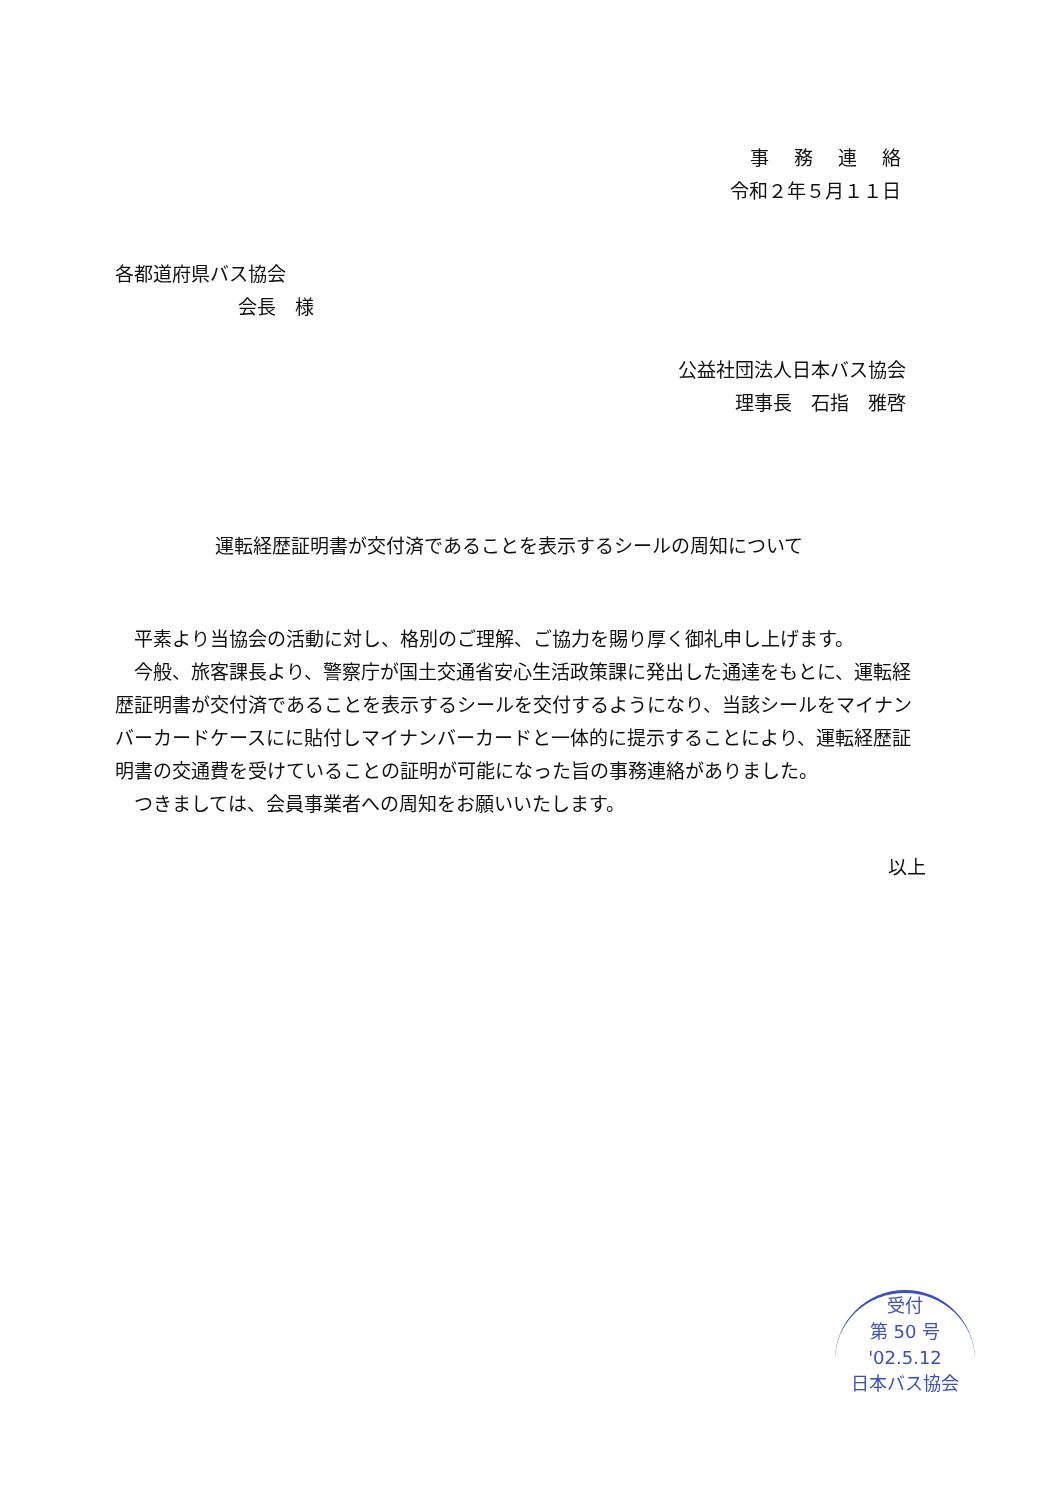事　 務 　連 　絡
令和２年５月１１日
各都道府県バス協会
会長　様
公益社団法人日本バス協会
理事長　石指　雅啓
運転経歴証明書が交付済であることを表示するシールの周知について
　平素より当協会の活動に対し、格別のご理解、ご協力を賜り厚く御礼申し上げます。
　今般、旅客課長より、警察庁が国土交通省安心生活政策課に発出した通達をもとに、運転経歴証明書が交付済であることを表示するシールを交付するようになり、当該シールをマイナンバーカードケースにに貼付しマイナンバーカードと一体的に提示することにより、運転経歴証明書の交通費を受けていることの証明が可能になった旨の事務連絡がありました。
　つきましては、会員事業者への周知をお願いいたします。
以上
受付
第 50 号
'02.5.12
日本バス協会